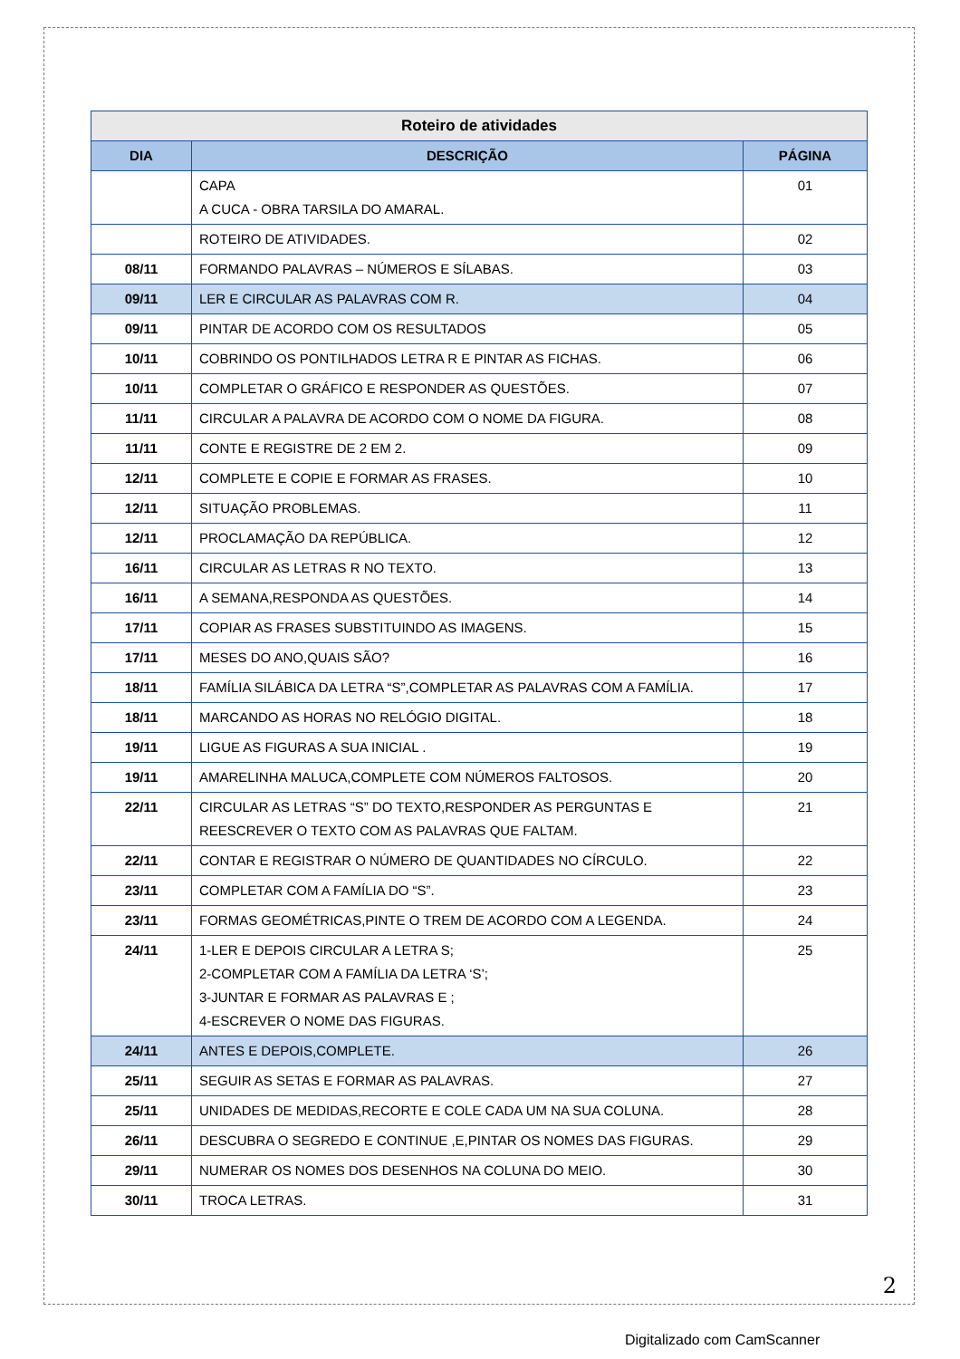| Roteiro de atividades | | |
| --- | --- | --- |
| DIA | DESCRIÇÃO | PÁGINA |
| | CAPA A CUCA - OBRA TARSILA DO AMARAL. | 01 |
| | ROTEIRO DE ATIVIDADES. | 02 |
| 08/11 | FORMANDO PALAVRAS – NÚMEROS E SÍLABAS. | 03 |
| 09/11 | LER E CIRCULAR AS PALAVRAS COM R. | 04 |
| 09/11 | PINTAR DE ACORDO COM OS RESULTADOS | 05 |
| 10/11 | COBRINDO OS PONTILHADOS LETRA R E PINTAR AS FICHAS. | 06 |
| 10/11 | COMPLETAR O GRÁFICO E RESPONDER AS QUESTÕES. | 07 |
| 11/11 | CIRCULAR A PALAVRA DE ACORDO COM O NOME DA FIGURA. | 08 |
| 11/11 | CONTE E REGISTRE DE 2 EM 2. | 09 |
| 12/11 | COMPLETE E COPIE E FORMAR AS FRASES. | 10 |
| 12/11 | SITUAÇÃO PROBLEMAS. | 11 |
| 12/11 | PROCLAMAÇÃO DA REPÚBLICA. | 12 |
| 16/11 | CIRCULAR AS LETRAS R NO TEXTO. | 13 |
| 16/11 | A SEMANA,RESPONDA AS QUESTÕES. | 14 |
| 17/11 | COPIAR AS FRASES SUBSTITUINDO AS IMAGENS. | 15 |
| 17/11 | MESES DO ANO,QUAIS SÃO? | 16 |
| 18/11 | FAMÍLIA SILÁBICA DA LETRA “S”,COMPLETAR AS PALAVRAS COM A FAMÍLIA. | 17 |
| 18/11 | MARCANDO AS HORAS NO RELÓGIO DIGITAL. | 18 |
| 19/11 | LIGUE AS FIGURAS A SUA INICIAL . | 19 |
| 19/11 | AMARELINHA MALUCA,COMPLETE COM NÚMEROS FALTOSOS. | 20 |
| 22/11 | CIRCULAR AS LETRAS “S” DO TEXTO,RESPONDER AS PERGUNTAS E REESCREVER O TEXTO COM AS PALAVRAS QUE FALTAM. | 21 |
| 22/11 | CONTAR E REGISTRAR O NÚMERO DE QUANTIDADES NO CÍRCULO. | 22 |
| 23/11 | COMPLETAR COM A FAMÍLIA DO “S”. | 23 |
| 23/11 | FORMAS GEOMÉTRICAS,PINTE O TREM DE ACORDO COM A LEGENDA. | 24 |
| 24/11 | 1-LER E DEPOIS CIRCULAR A LETRA S; 2-COMPLETAR COM A FAMÍLIA DA LETRA ‘S’; 3-JUNTAR E FORMAR AS PALAVRAS E ; 4-ESCREVER O NOME DAS FIGURAS. | 25 |
| 24/11 | ANTES E DEPOIS,COMPLETE. | 26 |
| 25/11 | SEGUIR AS SETAS E FORMAR AS PALAVRAS. | 27 |
| 25/11 | UNIDADES DE MEDIDAS,RECORTE E COLE CADA UM NA SUA COLUNA. | 28 |
| 26/11 | DESCUBRA O SEGREDO E CONTINUE ,E,PINTAR OS NOMES DAS FIGURAS. | 29 |
| 29/11 | NUMERAR OS NOMES DOS DESENHOS NA COLUNA DO MEIO. | 30 |
| 30/11 | TROCA LETRAS. | 31 |
2
Digitalizado com CamScanner